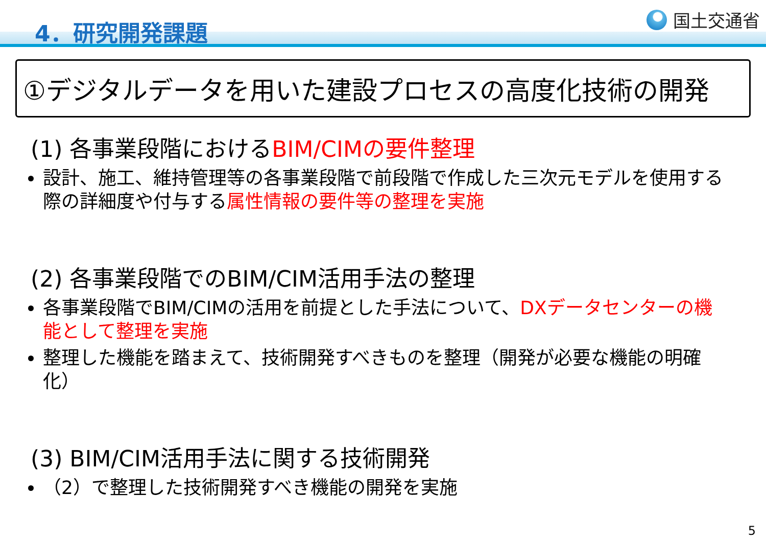4．研究開発課題 国土交通省
①デジタルデータを用いた建設プロセスの高度化技術の開発
(1) 各事業段階におけるBIM/CIMの要件整理
設計、施工、維持管理等の各事業段階で前段階で作成した三次元モデルを使用する際の詳細度や付与する属性情報の要件等の整理を実施
(2) 各事業段階でのBIM/CIM活用手法の整理
各事業段階でBIM/CIMの活用を前提とした手法について、DXデータセンターの機能として整理を実施
整理した機能を踏まえて、技術開発すべきものを整理（開発が必要な機能の明確化）
(3) BIM/CIM活用手法に関する技術開発
（2）で整理した技術開発すべき機能の開発を実施
5